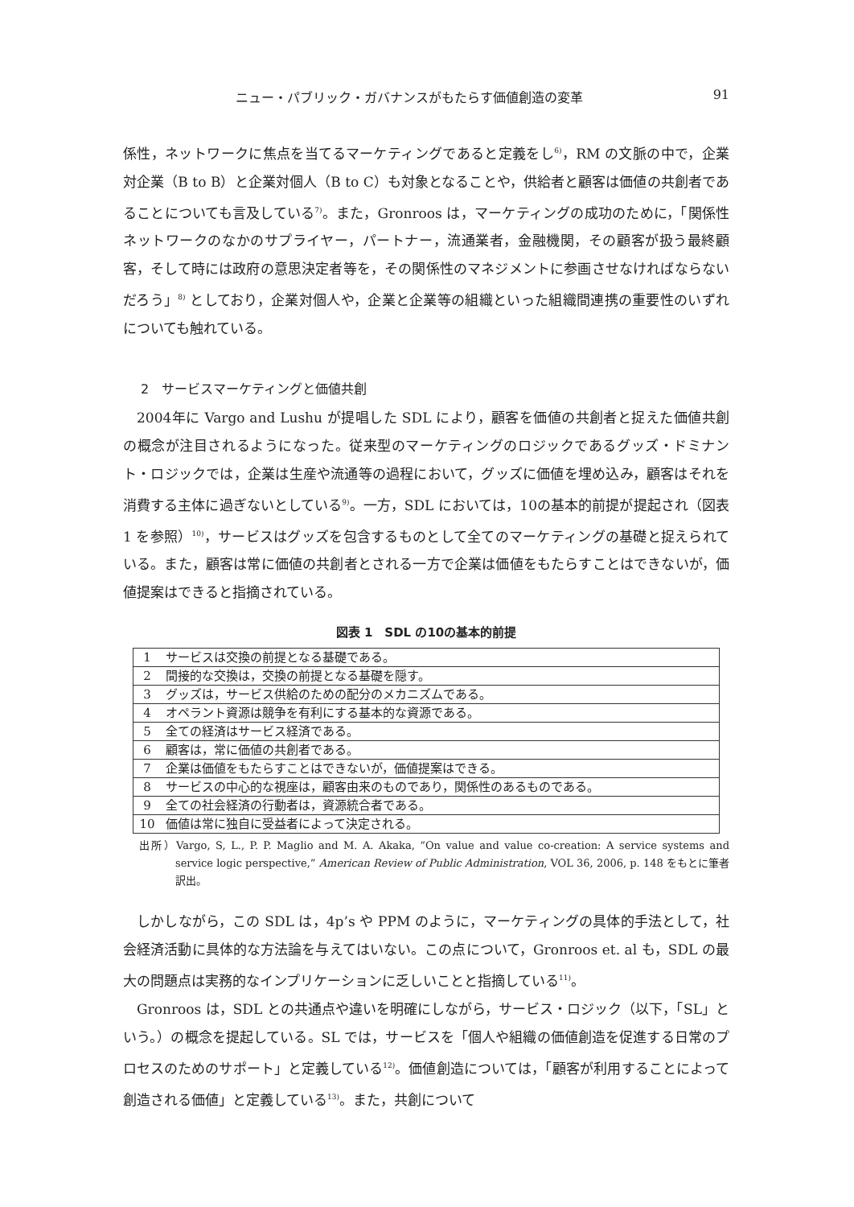ニュー・パブリック・ガバナンスがもたらす価値創造の変革 91
係性，ネットワークに焦点を当てるマーケティングであると定義をし<sup>6)</sup>，RM の文脈の中で，企業対企業（B to B）と企業対個人（B to C）も対象となることや，供給者と顧客は価値の共創者であることについても言及している<sup>7)</sup>。また，Gronroos は，マーケティングの成功のために，「関係性ネットワークのなかのサプライヤー，パートナー，流通業者，金融機関，その顧客が扱う最終顧客，そして時には政府の意思決定者等を，その関係性のマネジメントに参画させなければならないだろう」<sup>8)</sup> としており，企業対個人や，企業と企業等の組織といった組織間連携の重要性のいずれについても触れている。
2　サービスマーケティングと価値共創
2004年に Vargo and Lushu が提唱した SDL により，顧客を価値の共創者と捉えた価値共創の概念が注目されるようになった。従来型のマーケティングのロジックであるグッズ・ドミナント・ロジックでは，企業は生産や流通等の過程において，グッズに価値を埋め込み，顧客はそれを消費する主体に過ぎないとしている<sup>9)</sup>。一方，SDL においては，10の基本的前提が提起され（図表 1 を参照）<sup>10)</sup>，サービスはグッズを包含するものとして全てのマーケティングの基礎と捉えられている。また，顧客は常に価値の共創者とされる一方で企業は価値をもたらすことはできないが，価値提案はできると指摘されている。
図表 1　SDL の10の基本的前提
| 1 | サービスは交換の前提となる基礎である。 |
| 2 | 間接的な交換は，交換の前提となる基礎を隠す。 |
| 3 | グッズは，サービス供給のための配分のメカニズムである。 |
| 4 | オペラント資源は競争を有利にする基本的な資源である。 |
| 5 | 全ての経済はサービス経済である。 |
| 6 | 顧客は，常に価値の共創者である。 |
| 7 | 企業は価値をもたらすことはできないが，価値提案はできる。 |
| 8 | サービスの中心的な視座は，顧客由来のものであり，関係性のあるものである。 |
| 9 | 全ての社会経済の行動者は，資源統合者である。 |
| 10 | 価値は常に独自に受益者によって決定される。 |
出所）Vargo, S, L., P. P. Maglio and M. A. Akaka, “On value and value co-creation: A service systems and service logic perspective,” American Review of Public Administration, VOL 36, 2006, p. 148 をもとに筆者訳出。
しかしながら，この SDL は，4p’s や PPM のように，マーケティングの具体的手法として，社会経済活動に具体的な方法論を与えてはいない。この点について，Gronroos et. al も，SDL の最大の問題点は実務的なインプリケーションに乏しいことと指摘している<sup>11)</sup>。
Gronroos は，SDL との共通点や違いを明確にしながら，サービス・ロジック（以下，「SL」という。）の概念を提起している。SL では，サービスを「個人や組織の価値創造を促進する日常のプロセスのためのサポート」と定義している<sup>12)</sup>。価値創造については，「顧客が利用することによって創造される価値」と定義している<sup>13)</sup>。また，共創について